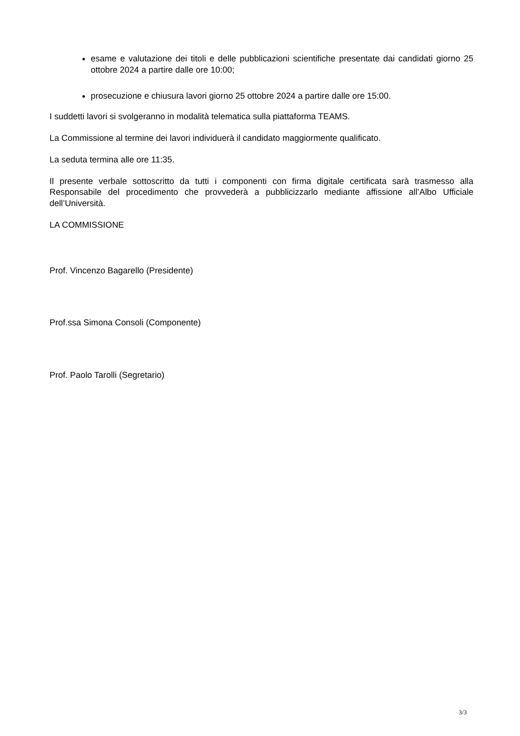esame e valutazione dei titoli e delle pubblicazioni scientifiche presentate dai candidati giorno 25 ottobre 2024 a partire dalle ore 10:00;
prosecuzione e chiusura lavori giorno 25 ottobre 2024 a partire dalle ore 15:00.
I suddetti lavori si svolgeranno in modalità telematica sulla piattaforma TEAMS.
La Commissione al termine dei lavori individuerà il candidato maggiormente qualificato.
La seduta termina alle ore 11:35.
Il presente verbale sottoscritto da tutti i componenti con firma digitale certificata sarà trasmesso alla Responsabile del procedimento che provvederà a pubblicizzarlo mediante affissione all’Albo Ufficiale dell’Università.
LA COMMISSIONE
Prof. Vincenzo Bagarello (Presidente)
Prof.ssa Simona Consoli (Componente)
Prof. Paolo Tarolli (Segretario)
3/3